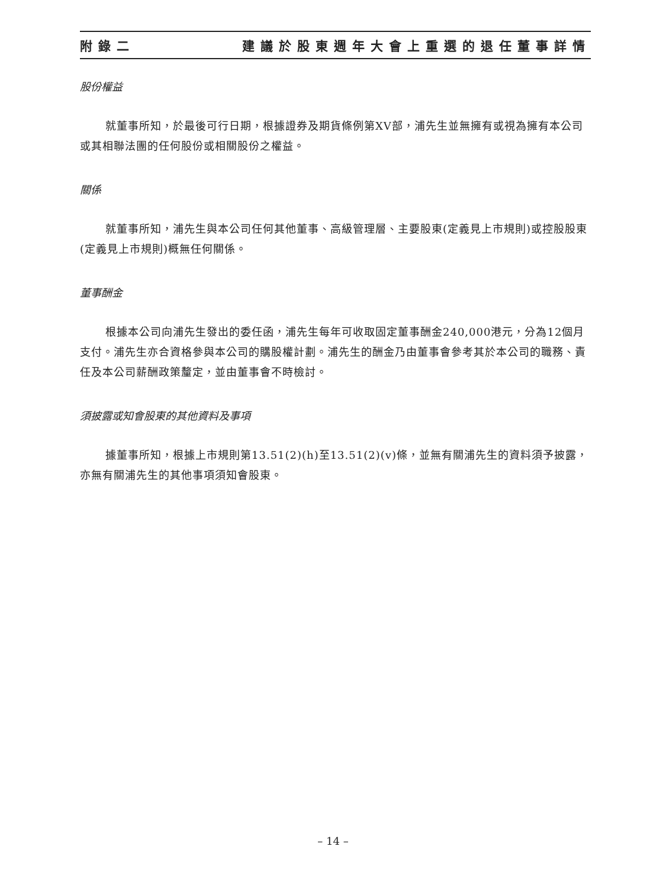附錄二 建議於股東週年大會上重選的退任董事詳情
股份權益
就董事所知，於最後可行日期，根據證券及期貨條例第XV部，浦先生並無擁有或視為擁有本公司或其相聯法團的任何股份或相關股份之權益。
關係
就董事所知，浦先生與本公司任何其他董事、高級管理層、主要股東(定義見上市規則)或控股股東(定義見上市規則)概無任何關係。
董事酬金
根據本公司向浦先生發出的委任函，浦先生每年可收取固定董事酬金240,000港元，分為12個月支付。浦先生亦合資格參與本公司的購股權計劃。浦先生的酬金乃由董事會參考其於本公司的職務、責任及本公司薪酬政策釐定，並由董事會不時檢討。
須披露或知會股東的其他資料及事項
據董事所知，根據上市規則第13.51(2)(h)至13.51(2)(v)條，並無有關浦先生的資料須予披露，亦無有關浦先生的其他事項須知會股東。
– 14 –